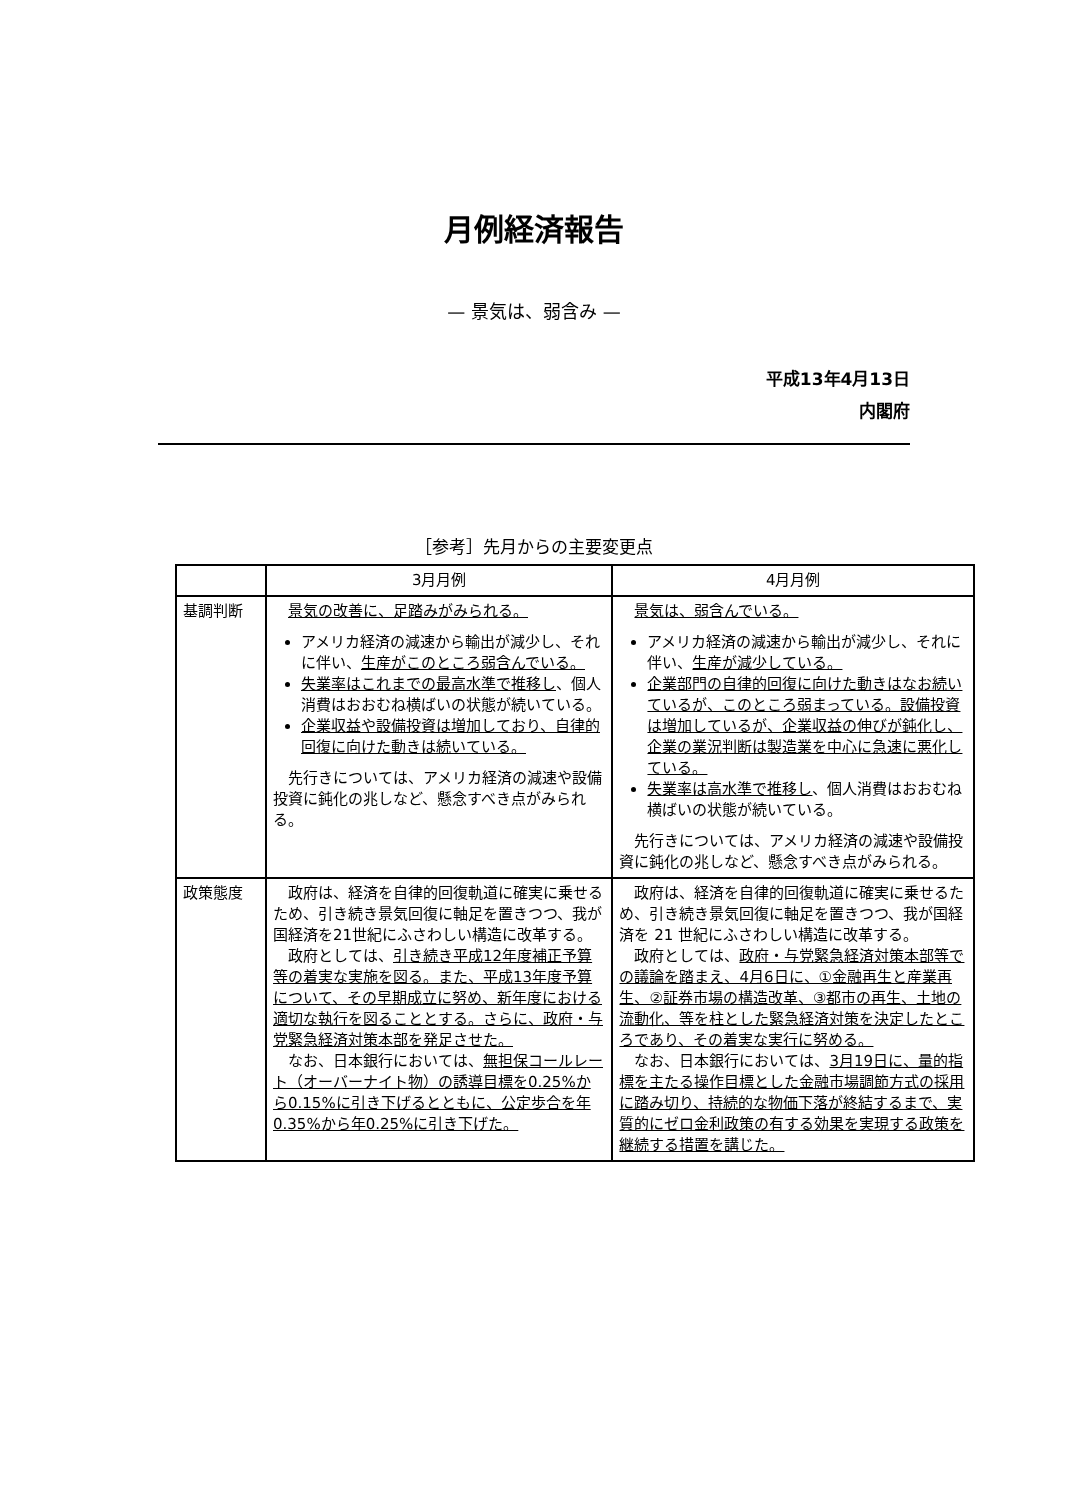月例経済報告
— 景気は、弱含み —
平成13年4月13日
内閣府
［参考］先月からの主要変更点
| | 3月月例 | 4月月例 |
| --- | --- | --- |
| 基調判断 | 景気の改善に、足踏みがみられる。 アメリカ経済の減速から輸出が減少し、それに伴い、 生産がこのところ弱含んでいる。 失業率はこれまでの最高水準で推移し 、個人消費はおおむね横ばいの状態が続いている。 企業収益や設備投資は増加しており、自律的回復に向けた動きは続いている。 先行きについては、アメリカ経済の減速や設備投資に鈍化の兆しなど、懸念すべき点がみられる。 | 景気は、弱含んでいる。 アメリカ経済の減速から輸出が減少し、それに伴い、 生産が減少している。 企業部門の自律的回復に向けた動きはなお続いているが、このところ弱まっている。設備投資は増加しているが、企業収益の伸びが鈍化し、企業の業況判断は製造業を中心に急速に悪化している。 失業率は高水準で推移し 、個人消費はおおむね横ばいの状態が続いている。 先行きについては、アメリカ経済の減速や設備投資に鈍化の兆しなど、懸念すべき点がみられる。 |
| 政策態度 | 政府は、経済を自律的回復軌道に確実に乗せるため、引き続き景気回復に軸足を置きつつ、我が国経済を21世紀にふさわしい構造に改革する。 政府としては、 引き続き平成12年度補正予算等の着実な実施を図る。また、平成13年度予算について、その早期成立に努め、新年度における適切な執行を図ることとする。さらに、政府・与党緊急経済対策本部を発足させた。 なお、日本銀行においては、 無担保コールレート（オーバーナイト物）の誘導目標を0.25%から0.15%に引き下げるとともに、公定歩合を年0.35%から年0.25%に引き下げた。 | 政府は、経済を自律的回復軌道に確実に乗せるため、引き続き景気回復に軸足を置きつつ、我が国経済を 21 世紀にふさわしい構造に改革する。 政府としては、 政府・与党緊急経済対策本部等での議論を踏まえ、4月6日に、①金融再生と産業再生、②証券市場の構造改革、③都市の再生、土地の流動化、等を柱とした緊急経済対策を決定したところであり、その着実な実行に努める。 なお、日本銀行においては、 3月19日に、量的指標を主たる操作目標とした金融市場調節方式の採用に踏み切り、持続的な物価下落が終結するまで、実質的にゼロ金利政策の有する効果を実現する政策を継続する措置を講じた。 |